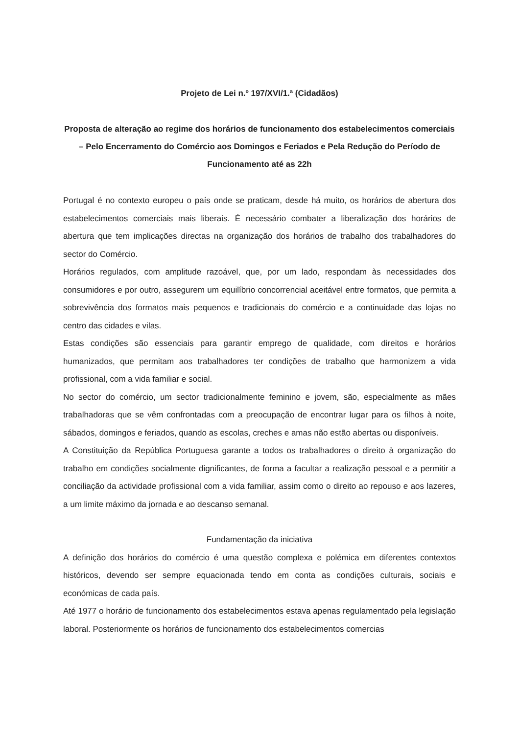Projeto de Lei n.º 197/XVI/1.ª (Cidadãos)
Proposta de alteração ao regime dos horários de funcionamento dos estabelecimentos comerciais – Pelo Encerramento do Comércio aos Domingos e Feriados e Pela Redução do Período de Funcionamento até as 22h
Portugal é no contexto europeu o país onde se praticam, desde há muito, os horários de abertura dos estabelecimentos comerciais mais liberais. É necessário combater a liberalização dos horários de abertura que tem implicações directas na organização dos horários de trabalho dos trabalhadores do sector do Comércio.
Horários regulados, com amplitude razoável, que, por um lado, respondam às necessidades dos consumidores e por outro, assegurem um equilíbrio concorrencial aceitável entre formatos, que permita a sobrevivência dos formatos mais pequenos e tradicionais do comércio e a continuidade das lojas no centro das cidades e vilas.
Estas condições são essenciais para garantir emprego de qualidade, com direitos e horários humanizados, que permitam aos trabalhadores ter condições de trabalho que harmonizem a vida profissional, com a vida familiar e social.
No sector do comércio, um sector tradicionalmente feminino e jovem, são, especialmente as mães trabalhadoras que se vêm confrontadas com a preocupação de encontrar lugar para os filhos à noite, sábados, domingos e feriados, quando as escolas, creches e amas não estão abertas ou disponíveis.
A Constituição da República Portuguesa garante a todos os trabalhadores o direito à organização do trabalho em condições socialmente dignificantes, de forma a facultar a realização pessoal e a permitir a conciliação da actividade profissional com a vida familiar, assim como o direito ao repouso e aos lazeres, a um limite máximo da jornada e ao descanso semanal.
Fundamentação da iniciativa
A definição dos horários do comércio é uma questão complexa e polémica em diferentes contextos históricos, devendo ser sempre equacionada tendo em conta as condições culturais, sociais e económicas de cada país.
Até 1977 o horário de funcionamento dos estabelecimentos estava apenas regulamentado pela legislação laboral. Posteriormente os horários de funcionamento dos estabelecimentos comercias